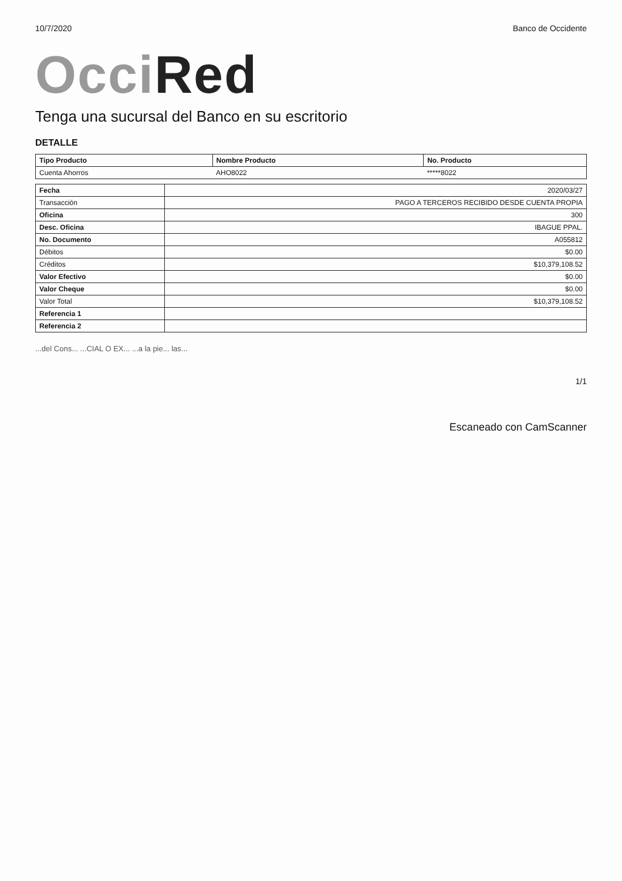10/7/2020 Banco de Occidente
Occi Red
Tenga una sucursal del Banco en su escritorio
DETALLE
| Tipo Producto | Nombre Producto | No. Producto |
| --- | --- | --- |
| Cuenta Ahorros | AHO8022 | *****8022 |
| Fecha | 2020/03/27 |
| Transacción | PAGO A TERCEROS RECIBIDO DESDE CUENTA PROPIA |
| Oficina | 300 |
| Desc. Oficina | IBAGUE PPAL. |
| No. Documento | A055812 |
| Débitos | $0.00 |
| Créditos | $10,379,108.52 |
| Valor Efectivo | $0.00 |
| Valor Cheque | $0.00 |
| Valor Total | $10,379,108.52 |
| Referencia 1 | |
| Referencia 2 | |
...del Cons... ...CIAL O EX... ...a la pie... las...
1/1
Escaneado con CamScanner